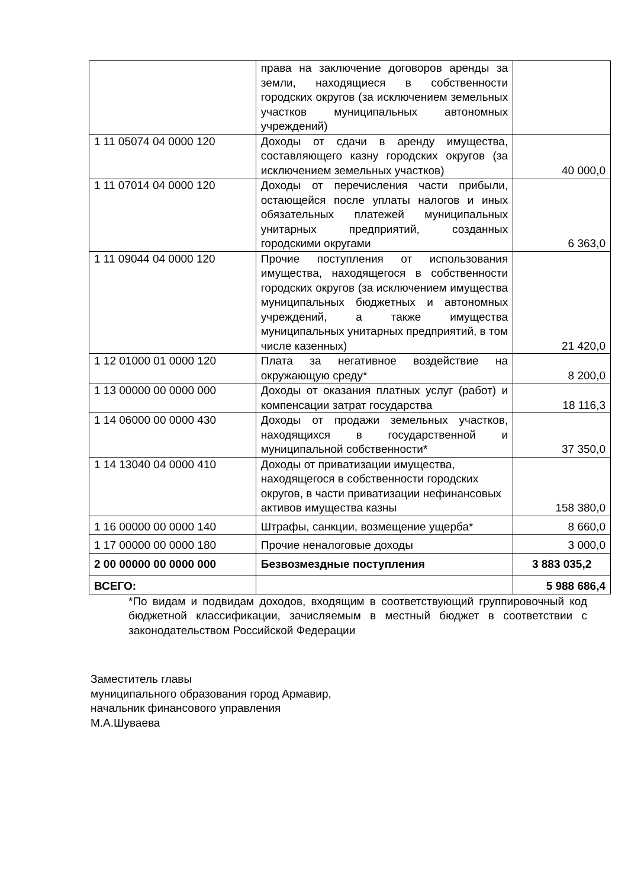| | права на заключение договоров аренды за земли, находящиеся в собственности городских округов (за исключением земельных участков муниципальных автономных учреждений) | |
| 1 11 05074 04 0000 120 | Доходы от сдачи в аренду имущества, составляющего казну городских округов (за исключением земельных участков) | 40 000,0 |
| 1 11 07014 04 0000 120 | Доходы от перечисления части прибыли, остающейся после уплаты налогов и иных обязательных платежей муниципальных унитарных предприятий, созданных городскими округами | 6 363,0 |
| 1 11 09044 04 0000 120 | Прочие поступления от использования имущества, находящегося в собственности городских округов (за исключением имущества муниципальных бюджетных и автономных учреждений, а также имущества муниципальных унитарных предприятий, в том числе казенных) | 21 420,0 |
| 1 12 01000 01 0000 120 | Плата за негативное воздействие на окружающую среду* | 8 200,0 |
| 1 13 00000 00 0000 000 | Доходы от оказания платных услуг (работ) и компенсации затрат государства | 18 116,3 |
| 1 14 06000 00 0000 430 | Доходы от продажи земельных участков, находящихся в государственной и муниципальной собственности* | 37 350,0 |
| 1 14 13040 04 0000 410 | Доходы от приватизации имущества, находящегося в собственности городских округов, в части приватизации нефинансовых активов имущества казны | 158 380,0 |
| 1 16 00000 00 0000 140 | Штрафы, санкции, возмещение ущерба* | 8 660,0 |
| 1 17 00000 00 0000 180 | Прочие неналоговые доходы | 3 000,0 |
| 2 00 00000 00 0000 000 | Безвозмездные поступления | 3 883 035,2 |
| ВСЕГО: | | 5 988 686,4 |
*По видам и подвидам доходов, входящим в соответствующий группировочный код бюджетной классификации, зачисляемым в местный бюджет в соответствии с законодательством Российской Федерации
Заместитель главы
муниципального образования город Армавир,
начальник финансового управления
М.А.Шуваева